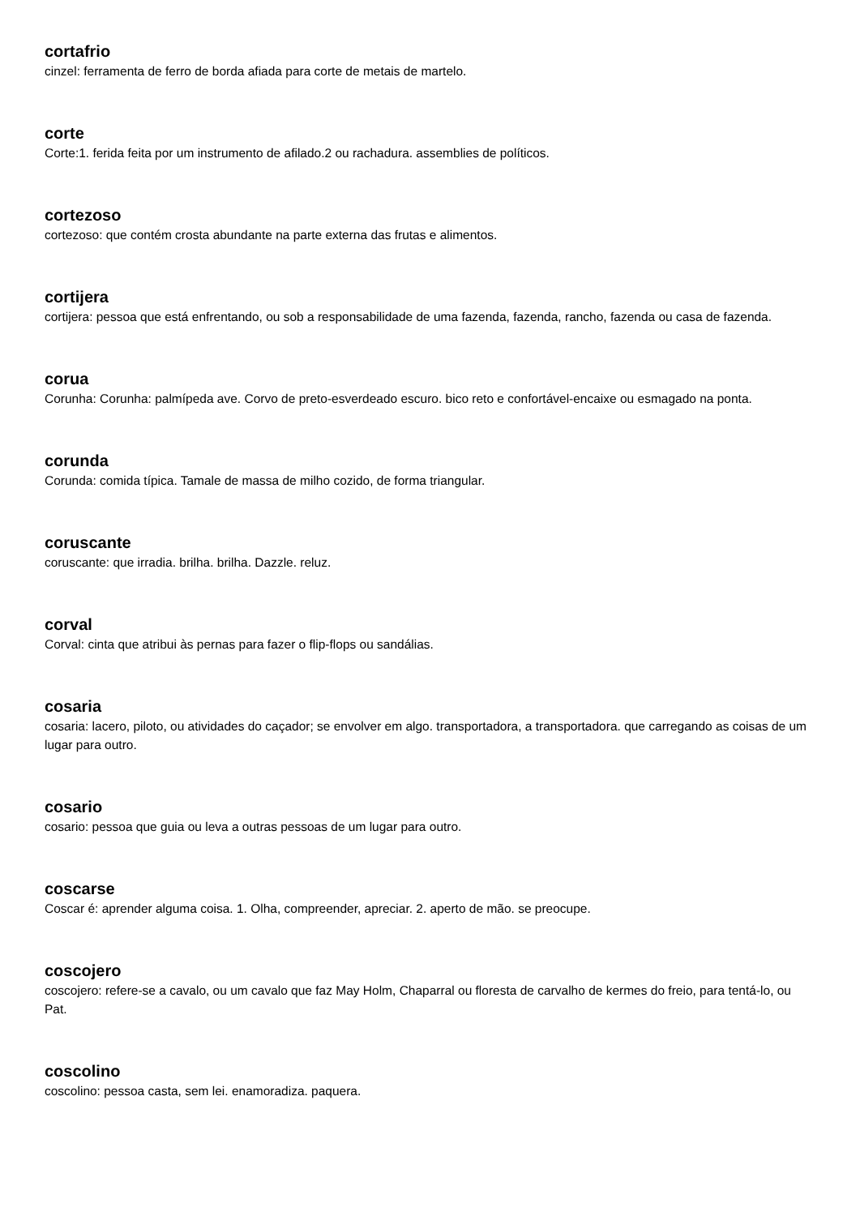cortafrio
cinzel: ferramenta de ferro de borda afiada para corte de metais de martelo.
corte
Corte:1. ferida feita por um instrumento de afilado.2 ou rachadura. assemblies de políticos.
cortezoso
cortezoso: que contém crosta abundante na parte externa das frutas e alimentos.
cortijera
cortijera: pessoa que está enfrentando, ou sob a responsabilidade de uma fazenda, fazenda, rancho, fazenda ou casa de fazenda.
corua
Corunha: Corunha: palmípeda ave. Corvo de preto-esverdeado escuro. bico reto e confortável-encaixe ou esmagado na ponta.
corunda
Corunda: comida típica. Tamale de massa de milho cozido, de forma triangular.
coruscante
coruscante: que irradia. brilha. brilha. Dazzle. reluz.
corval
Corval: cinta que atribui às pernas para fazer o flip-flops ou sandálias.
cosaria
cosaria: lacero, piloto, ou atividades do caçador; se envolver em algo. transportadora, a transportadora. que carregando as coisas de um lugar para outro.
cosario
cosario: pessoa que guia ou leva a outras pessoas de um lugar para outro.
coscarse
Coscar é: aprender alguma coisa. 1. Olha, compreender, apreciar. 2. aperto de mão. se preocupe.
coscojero
coscojero: refere-se a cavalo, ou um cavalo que faz May Holm, Chaparral ou floresta de carvalho de kermes do freio, para tentá-lo, ou Pat.
coscolino
coscolino: pessoa casta, sem lei. enamoradiza. paquera.